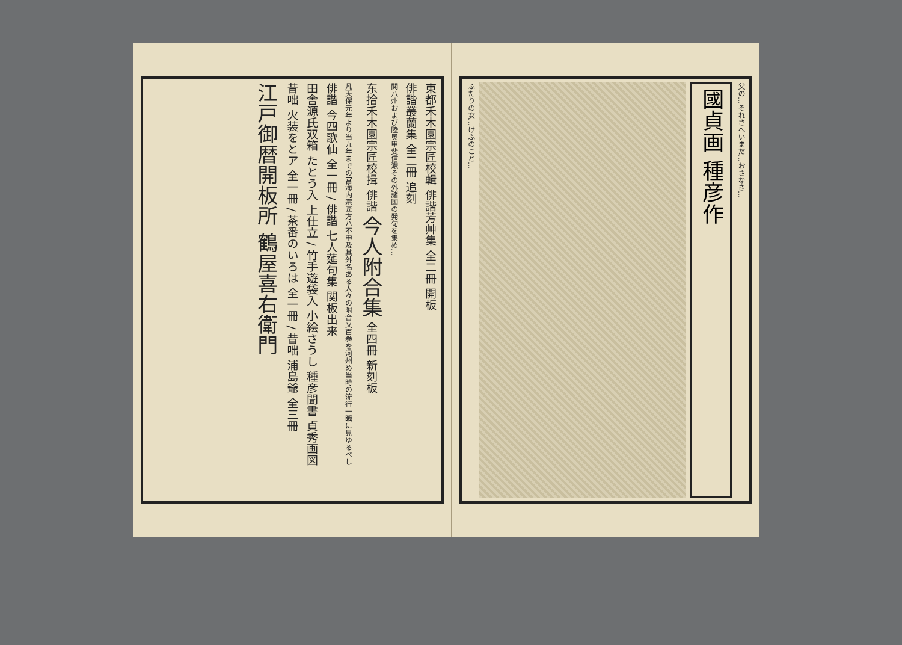東都禾木園宗匠校輯 俳諧芳艸集 全二冊 開板
俳諧叢蘭集 全二冊 追刻
関八州および陸奥甲斐信濃その外諸国の発句を集め…
东拾禾木園宗匠校揖 俳諧 今人附合集 全四冊 新刻板
凡天保元年より当九年までの宮海内宗匠方ハ不申及其外名ある人々の附合又百巻を河州め当時の流行一瞬に見ゆるべし
俳諧 今四歌仙 全一冊 / 俳諧 七人莚句集 関板出来
田舎源氏双箱 たとう入 上仕立 / 竹手遊袋入 小絵さうし 種彦聞書 貞秀画図
昔咄 火装をとア 全一冊 / 茶番のいろは 全一冊 / 昔咄 浦島爺 全三冊
江戸御暦開板所 鶴屋喜右衛門
父の…それさへいまだ…おさなき…
國貞画 種彦作
ふたりの女…けふのこと…